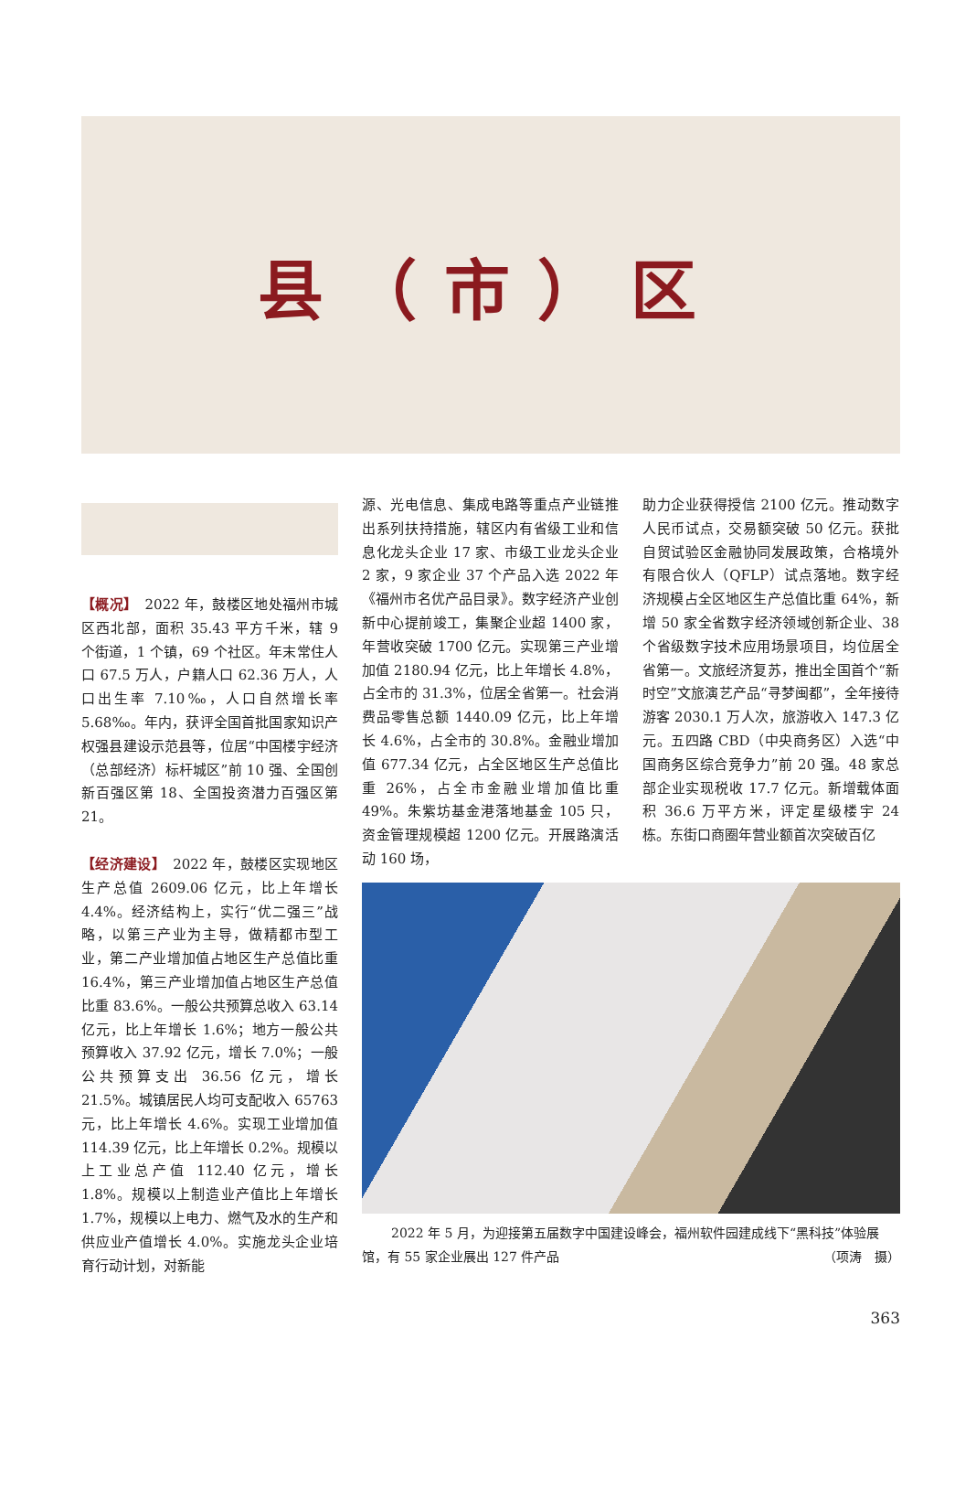县（市）区
【概况】　2022 年，鼓楼区地处福州市城区西北部，面积 35.43 平方千米，辖 9 个街道，1 个镇，69 个社区。年末常住人口 67.5 万人，户籍人口 62.36 万人，人口出生率 7.10‰，人口自然增长率 5.68‰。年内，获评全国首批国家知识产权强县建设示范县等，位居“中国楼宇经济（总部经济）标杆城区”前 10 强、全国创新百强区第 18、全国投资潜力百强区第 21。
【经济建设】　2022 年，鼓楼区实现地区生产总值 2609.06 亿元，比上年增长 4.4%。经济结构上，实行“优二强三”战略，以第三产业为主导，做精都市型工业，第二产业增加值占地区生产总值比重 16.4%，第三产业增加值占地区生产总值比重 83.6%。一般公共预算总收入 63.14 亿元，比上年增长 1.6%；地方一般公共预算收入 37.92 亿元，增长 7.0%；一般公共预算支出 36.56 亿元，增长 21.5%。城镇居民人均可支配收入 65763 元，比上年增长 4.6%。实现工业增加值 114.39 亿元，比上年增长 0.2%。规模以上工业总产值 112.40 亿元，增长 1.8%。规模以上制造业产值比上年增长 1.7%，规模以上电力、燃气及水的生产和供应业产值增长 4.0%。实施龙头企业培育行动计划，对新能
源、光电信息、集成电路等重点产业链推出系列扶持措施，辖区内有省级工业和信息化龙头企业 17 家、市级工业龙头企业 2 家，9 家企业 37 个产品入选 2022 年《福州市名优产品目录》。数字经济产业创新中心提前竣工，集聚企业超 1400 家，年营收突破 1700 亿元。实现第三产业增加值 2180.94 亿元，比上年增长 4.8%，占全市的 31.3%，位居全省第一。社会消费品零售总额 1440.09 亿元，比上年增长 4.6%，占全市的 30.8%。金融业增加值 677.34 亿元，占全区地区生产总值比重 26%，占全市金融业增加值比重 49%。朱紫坊基金港落地基金 105 只，资金管理规模超 1200 亿元。开展路演活动 160 场，
助力企业获得授信 2100 亿元。推动数字人民币试点，交易额突破 50 亿元。获批自贸试验区金融协同发展政策，合格境外有限合伙人（QFLP）试点落地。数字经济规模占全区地区生产总值比重 64%，新增 50 家全省数字经济领域创新企业、38 个省级数字技术应用场景项目，均位居全省第一。文旅经济复苏，推出全国首个“新时空”文旅演艺产品“寻梦闽都”，全年接待游客 2030.1 万人次，旅游收入 147.3 亿元。五四路 CBD（中央商务区）入选“中国商务区综合竞争力”前 20 强。48 家总部企业实现税收 17.7 亿元。新增载体面积 36.6 万平方米，评定星级楼宇 24 栋。东街口商圈年营业额首次突破百亿
2022 年 5 月，为迎接第五届数字中国建设峰会，福州软件园建成线下“黑科技”体验展馆，有 55 家企业展出 127 件产品 （项涛　摄）
363